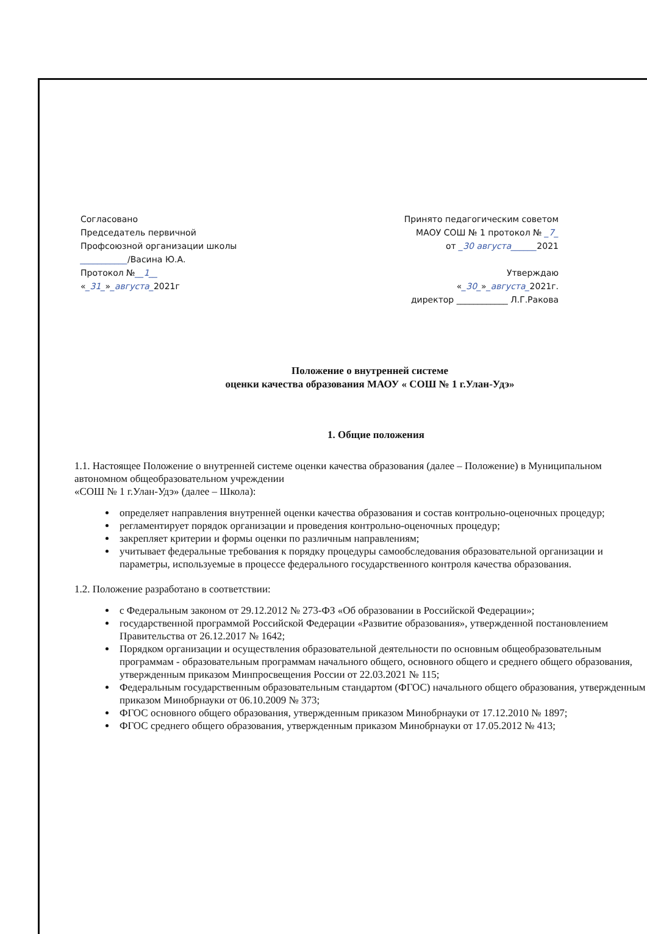Согласовано
Председатель первичной
Профсоюзной организации школы
___________/Васина Ю.А.
Протокол №__1__
«_31_»_августа_2021г
Принято педагогическим советом
МАОУ СОШ № 1 протокол № _7_
от _30 августа______2021
Утверждаю
«_30_»_августа_2021г.
директор ____________ Л.Г.Ракова
Положение о внутренней системе
оценки качества образования МАОУ « СОШ № 1 г.Улан-Удэ»
1. Общие положения
1.1. Настоящее Положение о внутренней системе оценки качества образования (далее – Положение) в Муниципальном автономном общеобразовательном учреждении
«СОШ № 1 г.Улан-Удэ» (далее – Школа):
определяет направления внутренней оценки качества образования и состав контрольно-оценочных процедур;
регламентирует порядок организации и проведения контрольно-оценочных процедур;
закрепляет критерии и формы оценки по различным направлениям;
учитывает федеральные требования к порядку процедуры самообследования образовательной организации и параметры, используемые в процессе федерального государственного контроля качества образования.
1.2. Положение разработано в соответствии:
с Федеральным законом от 29.12.2012 № 273-ФЗ «Об образовании в Российской Федерации»;
государственной программой Российской Федерации «Развитие образования», утвержденной постановлением Правительства от 26.12.2017 № 1642;
Порядком организации и осуществления образовательной деятельности по основным общеобразовательным программам - образовательным программам начального общего, основного общего и среднего общего образования, утвержденным приказом Минпросвещения России от 22.03.2021 № 115;
Федеральным государственным образовательным стандартом (ФГОС) начального общего образования, утвержденным приказом Минобрнауки от 06.10.2009 № 373;
ФГОС основного общего образования, утвержденным приказом Минобрнауки от 17.12.2010 № 1897;
ФГОС среднего общего образования, утвержденным приказом Минобрнауки от 17.05.2012 № 413;